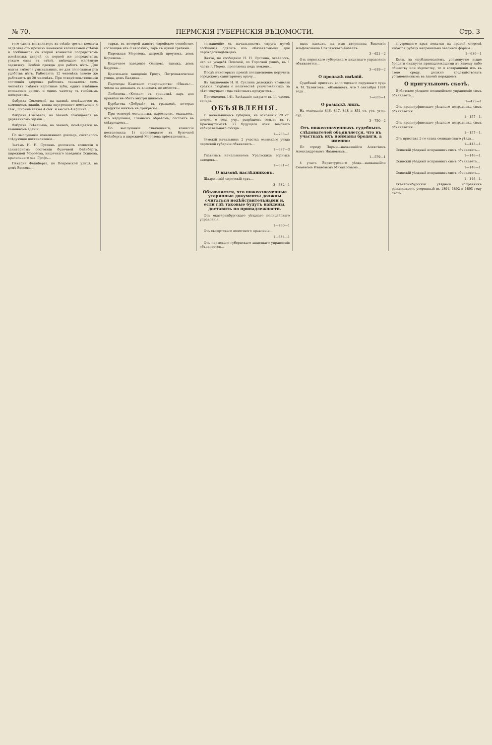№ 70. ПЕРМСКІЯ ГУБЕРНСКІЯ ВѢДОМОСТИ. Стр. 3
того одинъ вентиляторъ въ стѣнѣ; третья комната отдѣлена отъ прочихъ каменной капитальной стѣной и сообщается со второй комнатой посредствомъ желѣзныхъ дверей, съ первой же посредствомъ узкаго окна въ стѣнѣ, имѣющаго желѣзную задвижку. Особой одежды для работъ нѣтъ. Для мытья имѣется умывальникъ, но для полосканья рта удобствъ нѣтъ. Работаютъ 12 человѣкъ зимою же работаютъ до 20 человѣкъ. При освидѣтельствованіи состоянія здоровья рабочихъ оказалось: семь человѣкъ имѣютъ каріозные зубы, одинъ извѣнное воспаленіе десенъ и одинъ чахотку съ гнойнымъ плевритомъ.
Фабрика Соколовой, на заимкѣ, помѣщается въ каменномъ зданіи, длина внутренняго помѣщенія 4 саж., ширина также 4 саж. и высота 4 аршина...
Фабрика Сысоевой, на заимкѣ помѣщается въ деревянномъ зданіи...
Фабрика Гнѣвашева, на заимкѣ, помѣщается въ каменномъ зданіи...
По выслушаніи означеннаго доклада, состоялось слѣдующее постановленіе...
Затѣмъ Н. Н. Суслинъ доложилъ комиссіи о санитарномъ состояніи булочной Фейнберга, пирожной Морозова, кишечнаго заведенія Осипова, красильнаго зав. Грофъ...
Пекарня Фейнберга, по Покровской улицѣ, въ домѣ Вяссова...
тирки, въ которой живетъ еврейское семейство, состоящее изъ 8 человѣкъ; ларь съ мукой грязный...
Пирожная Морозова, широкій проулокъ, домъ Корюнова...
Кишечное заведеніе Осипова, заимка, домъ Каурова...
Красильное заведеніе Грофъ, Петропавловская улица, домъ Балдина...
Пароходы Камскаго товарищества: «Иванъ»—чехлы на диванахъ въ классахъ не имѣется...
Любимова—«Колха»: въ гранамкѣ ларь для провизіи не обитъ внутри цинкомъ...
Курбатова—«Добрый»: въ гранамкѣ, которая продукты ничѣмъ не прикрыты...
При осмотрѣ остальныхъ пароходовъ, оказалось, что нарушенія, главнымъ образомъ, состоятъ въ слѣдующемъ...
По выслушаніи означеннаго, комиссія постановила: 1) производство въ булочной Фейнберга и пирожной Морозова пріостановить...
соглашенію съ начальникомъ округа путей сообщенія сдѣлать ихъ обязательными для пароходовладѣльцевъ.
Далѣе, по сообщенію Н. Н. Суслина, оказалось, что на усадьбѣ Поповой, по Торговой улицѣ, въ 1 части г. Перми, проложена подъ землею...
Послѣ нѣкоторыхъ преній постановлено: поручить городскому санитарному врачу...
Въ заключеніе Н. Н. Суслинъ доложилъ комиссіи краткія свѣдѣнія о количествѣ уничтоженныхъ за лѣто текущаго года съѣстныхъ продуктовъ...
Протоколовъ 141. Засѣданіе закрыто въ 11 часовъ вечера.
ОБЪЯВЛЕНІЯ.
Г. начальникомъ губерніи, на основаніи 29 ст. полож. о зем. учр., разрѣшенъ созывъ въ г. Красноуфимскѣ: 27 будущаго іюня земскаго избирательнаго съѣзда...
1—763—1
Земскій начальникъ 2 участка осинскаго уѣзда пермской губерніи объявляетъ...
1—637—3
Главнымъ начальникомъ Уральскихъ горныхъ заводовъ...
1—631—1
О вызовѣ наслѣдниковъ.
Шадринскій сиротскій судъ...
3—632—1
Объявляется, что нижеозначенные утерянные документы должны считаться недѣйствительными и, если гдѣ таковые будутъ найдены, доставить по принадлежности.
Отъ екатеринбургскаго уѣзднаго полицейскаго управленія...
1—760—1
Отъ сысертскаго волостного правленія...
1—634—1
Отъ пермскаго губернскаго акцизнаго управленія объявляется...
ныхъ лавкахъ, на имя дворянина Викентія Альфонсовича Поклевскаго-Козеллъ...
3—621—2
Отъ пермскаго губернскаго акцизнаго управленія объявляется...
3—619—2
О продажѣ имѣній.
Судебный приставъ вологодскаго окружнаго суда А. М. Талентовъ... объявляетъ, что 7 сентября 1894 года...
1—633—1
О розыскѣ лицъ.
На основаніи 846, 847, 848 и 851 ст. уст. угол. суд....
3—750—2
Отъ нижеозначенныхъ судебныхъ слѣдователей объявляется, что въ участкахъ ихъ пойманы бродяги, а именно:
По городу Перми—назвавшійся Алексѣемъ Александровымъ Ивановымъ...
1—579—1
4 участ. Верхотурскаго уѣзда—назвавшійся Семеномъ Ивановымъ Михайловымъ...
внутренняго края лопатки на правой сторонѣ имѣется рубецъ неправильно овальной формы...
1—630—1
Если, за опубликованіемъ, упомянутые выше бродяги окажутся принадлежащими къ какому либо обществу или вѣдомству, то о возвращеніи ихъ въ свою среду, должно ходатайствовать установленнымъ въ законѣ порядкомъ.
О пригульномъ скотѣ.
Ирбитское уѣздное полицейское управленіе симъ объявляетъ...
1—425—1
Отъ красноуфимскаго уѣзднаго исправника симъ объявляется...
1—157—1.
Отъ красноуфимскаго уѣзднаго исправника симъ объявляется...
1—157—1.
Отъ пристава 2-го стана соликамскаго уѣзда...
1—443—1.
Осинскій уѣздный исправникъ симъ объявляетъ...
1—146—1.
Осинскій уѣздный исправникъ симъ объявляетъ...
1—146—1.
Осинскій уѣздный исправникъ симъ объявляетъ...
1—146—1.
Екатеринбургскій уѣздный исправникъ разыскиваетъ утерянный въ 1891, 1892 и 1893 году скотъ...